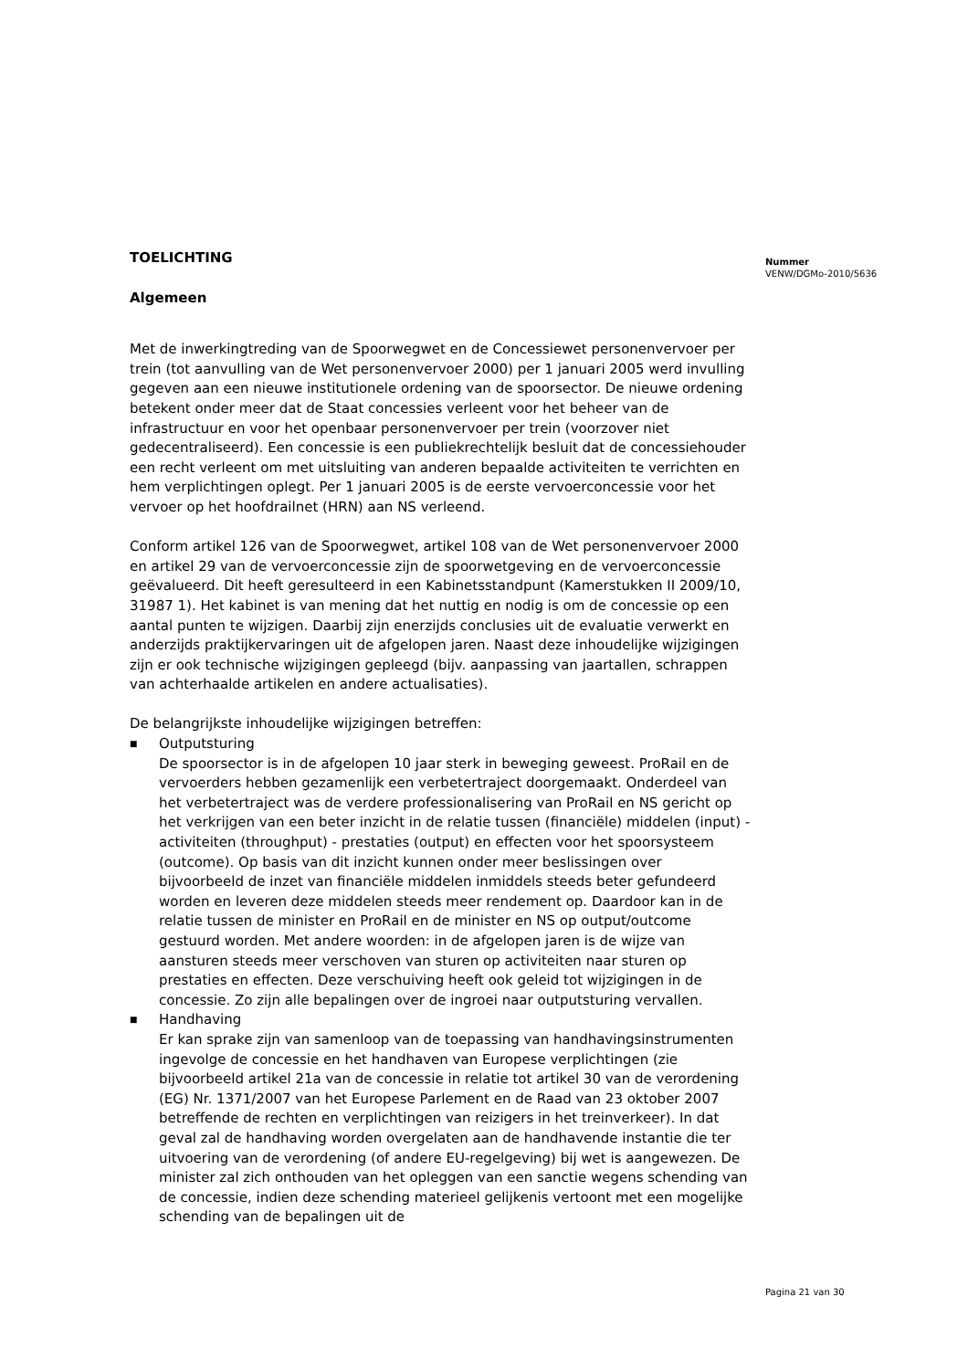TOELICHTING
Algemeen
Met de inwerkingtreding van de Spoorwegwet en de Concessiewet personenvervoer per trein (tot aanvulling van de Wet personenvervoer 2000) per 1 januari 2005 werd invulling gegeven aan een nieuwe institutionele ordening van de spoorsector. De nieuwe ordening betekent onder meer dat de Staat concessies verleent voor het beheer van de infrastructuur en voor het openbaar personenvervoer per trein (voorzover niet gedecentraliseerd). Een concessie is een publiekrechtelijk besluit dat de concessiehouder een recht verleent om met uitsluiting van anderen bepaalde activiteiten te verrichten en hem verplichtingen oplegt. Per 1 januari 2005 is de eerste vervoerconcessie voor het vervoer op het hoofdrailnet (HRN) aan NS verleend.
Conform artikel 126 van de Spoorwegwet, artikel 108 van de Wet personenvervoer 2000 en artikel 29 van de vervoerconcessie zijn de spoorwetgeving en de vervoerconcessie geëvalueerd. Dit heeft geresulteerd in een Kabinetsstandpunt (Kamerstukken II 2009/10, 31987 1). Het kabinet is van mening dat het nuttig en nodig is om de concessie op een aantal punten te wijzigen. Daarbij zijn enerzijds conclusies uit de evaluatie verwerkt en anderzijds praktijkervaringen uit de afgelopen jaren. Naast deze inhoudelijke wijzigingen zijn er ook technische wijzigingen gepleegd (bijv. aanpassing van jaartallen, schrappen van achterhaalde artikelen en andere actualisaties).
De belangrijkste inhoudelijke wijzigingen betreffen:
■
Outputsturing
De spoorsector is in de afgelopen 10 jaar sterk in beweging geweest. ProRail en de vervoerders hebben gezamenlijk een verbetertraject doorgemaakt. Onderdeel van het verbetertraject was de verdere professionalisering van ProRail en NS gericht op het verkrijgen van een beter inzicht in de relatie tussen (financiële) middelen (input) - activiteiten (throughput) - prestaties (output) en effecten voor het spoorsysteem (outcome). Op basis van dit inzicht kunnen onder meer beslissingen over bijvoorbeeld de inzet van financiële middelen inmiddels steeds beter gefundeerd worden en leveren deze middelen steeds meer rendement op. Daardoor kan in de relatie tussen de minister en ProRail en de minister en NS op output/outcome gestuurd worden. Met andere woorden: in de afgelopen jaren is de wijze van aansturen steeds meer verschoven van sturen op activiteiten naar sturen op prestaties en effecten. Deze verschuiving heeft ook geleid tot wijzigingen in de concessie. Zo zijn alle bepalingen over de ingroei naar outputsturing vervallen.
■
Handhaving
Er kan sprake zijn van samenloop van de toepassing van handhavingsinstrumenten ingevolge de concessie en het handhaven van Europese verplichtingen (zie bijvoorbeeld artikel 21a van de concessie in relatie tot artikel 30 van de verordening (EG) Nr. 1371/2007 van het Europese Parlement en de Raad van 23 oktober 2007 betreffende de rechten en verplichtingen van reizigers in het treinverkeer). In dat geval zal de handhaving worden overgelaten aan de handhavende instantie die ter uitvoering van de verordening (of andere EU-regelgeving) bij wet is aangewezen. De minister zal zich onthouden van het opleggen van een sanctie wegens schending van de concessie, indien deze schending materieel gelijkenis vertoont met een mogelijke schending van de bepalingen uit de
Nummer
VENW/DGMo-2010/5636
Pagina 21 van 30